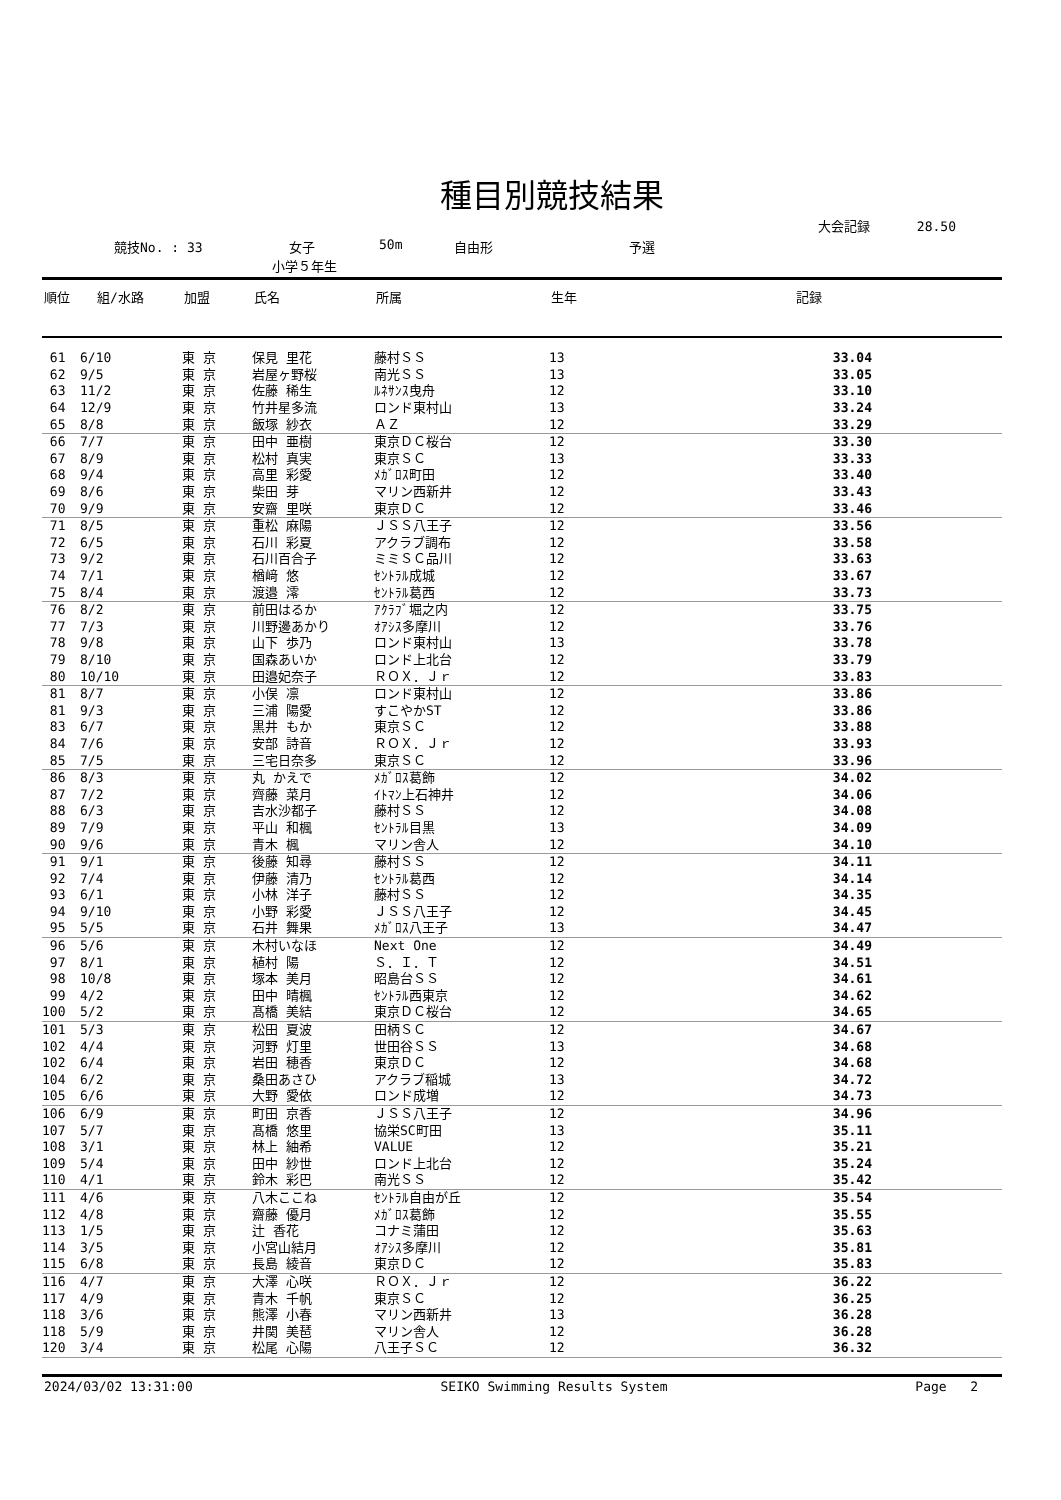種目別競技結果
大会記録 28.50
競技No. : 33 女子 50m 自由形 予選
小学５年生
| 順位 | 組/水路 | 加盟 | 氏名 | 所属 | 生年 | 記録 |
| --- | --- | --- | --- | --- | --- | --- |
| 61 | 6/10 | 東 京 | 保見 里花 | 藤村ＳＳ | 13 | 33.04 |
| 62 | 9/5 | 東 京 | 岩屋ヶ野桜 | 南光ＳＳ | 13 | 33.05 |
| 63 | 11/2 | 東 京 | 佐藤 稀生 | ﾙﾈｻﾝｽ曳舟 | 12 | 33.10 |
| 64 | 12/9 | 東 京 | 竹井星多流 | ロンド東村山 | 13 | 33.24 |
| 65 | 8/8 | 東 京 | 飯塚 紗衣 | ＡＺ | 12 | 33.29 |
| 66 | 7/7 | 東 京 | 田中 亜樹 | 東京ＤＣ桜台 | 12 | 33.30 |
| 67 | 8/9 | 東 京 | 松村 真実 | 東京ＳＣ | 13 | 33.33 |
| 68 | 9/4 | 東 京 | 高里 彩愛 | ﾒｶﾞﾛｽ町田 | 12 | 33.40 |
| 69 | 8/6 | 東 京 | 柴田 芽 | マリン西新井 | 12 | 33.43 |
| 70 | 9/9 | 東 京 | 安齋 里咲 | 東京ＤＣ | 12 | 33.46 |
| 71 | 8/5 | 東 京 | 重松 麻陽 | ＪＳＳ八王子 | 12 | 33.56 |
| 72 | 6/5 | 東 京 | 石川 彩夏 | アクラブ調布 | 12 | 33.58 |
| 73 | 9/2 | 東 京 | 石川百合子 | ミミＳＣ品川 | 12 | 33.63 |
| 74 | 7/1 | 東 京 | 楢﨑 悠 | ｾﾝﾄﾗﾙ成城 | 12 | 33.67 |
| 75 | 8/4 | 東 京 | 渡邉 澪 | ｾﾝﾄﾗﾙ葛西 | 12 | 33.73 |
| 76 | 8/2 | 東 京 | 前田はるか | ｱｸﾗﾌﾞ堀之内 | 12 | 33.75 |
| 77 | 7/3 | 東 京 | 川野邊あかり | ｵｱｼｽ多摩川 | 12 | 33.76 |
| 78 | 9/8 | 東 京 | 山下 歩乃 | ロンド東村山 | 13 | 33.78 |
| 79 | 8/10 | 東 京 | 国森あいか | ロンド上北台 | 12 | 33.79 |
| 80 | 10/10 | 東 京 | 田邉妃奈子 | ＲＯＸ．Ｊｒ | 12 | 33.83 |
| 81 | 8/7 | 東 京 | 小俣 凛 | ロンド東村山 | 12 | 33.86 |
| 81 | 9/3 | 東 京 | 三浦 陽愛 | すこやかST | 12 | 33.86 |
| 83 | 6/7 | 東 京 | 黒井 もか | 東京ＳＣ | 12 | 33.88 |
| 84 | 7/6 | 東 京 | 安部 詩音 | ＲＯＸ．Ｊｒ | 12 | 33.93 |
| 85 | 7/5 | 東 京 | 三宅日奈多 | 東京ＳＣ | 12 | 33.96 |
| 86 | 8/3 | 東 京 | 丸 かえで | ﾒｶﾞﾛｽ葛飾 | 12 | 34.02 |
| 87 | 7/2 | 東 京 | 齊藤 菜月 | ｲﾄﾏﾝ上石神井 | 12 | 34.06 |
| 88 | 6/3 | 東 京 | 吉水沙都子 | 藤村ＳＳ | 12 | 34.08 |
| 89 | 7/9 | 東 京 | 平山 和楓 | ｾﾝﾄﾗﾙ目黒 | 13 | 34.09 |
| 90 | 9/6 | 東 京 | 青木 楓 | マリン舎人 | 12 | 34.10 |
| 91 | 9/1 | 東 京 | 後藤 知尋 | 藤村ＳＳ | 12 | 34.11 |
| 92 | 7/4 | 東 京 | 伊藤 清乃 | ｾﾝﾄﾗﾙ葛西 | 12 | 34.14 |
| 93 | 6/1 | 東 京 | 小林 洋子 | 藤村ＳＳ | 12 | 34.35 |
| 94 | 9/10 | 東 京 | 小野 彩愛 | ＪＳＳ八王子 | 12 | 34.45 |
| 95 | 5/5 | 東 京 | 石井 舞果 | ﾒｶﾞﾛｽ八王子 | 13 | 34.47 |
| 96 | 5/6 | 東 京 | 木村いなほ | Next One | 12 | 34.49 |
| 97 | 8/1 | 東 京 | 植村 陽 | Ｓ．Ｉ．Ｔ | 12 | 34.51 |
| 98 | 10/8 | 東 京 | 塚本 美月 | 昭島台ＳＳ | 12 | 34.61 |
| 99 | 4/2 | 東 京 | 田中 晴楓 | ｾﾝﾄﾗﾙ西東京 | 12 | 34.62 |
| 100 | 5/2 | 東 京 | 髙橋 美結 | 東京ＤＣ桜台 | 12 | 34.65 |
| 101 | 5/3 | 東 京 | 松田 夏波 | 田柄ＳＣ | 12 | 34.67 |
| 102 | 4/4 | 東 京 | 河野 灯里 | 世田谷ＳＳ | 13 | 34.68 |
| 102 | 6/4 | 東 京 | 岩田 穂香 | 東京ＤＣ | 12 | 34.68 |
| 104 | 6/2 | 東 京 | 桑田あさひ | アクラブ稲城 | 13 | 34.72 |
| 105 | 6/6 | 東 京 | 大野 愛依 | ロンド成増 | 12 | 34.73 |
| 106 | 6/9 | 東 京 | 町田 京香 | ＪＳＳ八王子 | 12 | 34.96 |
| 107 | 5/7 | 東 京 | 髙橋 悠里 | 協栄SC町田 | 13 | 35.11 |
| 108 | 3/1 | 東 京 | 林上 紬希 | VALUE | 12 | 35.21 |
| 109 | 5/4 | 東 京 | 田中 紗世 | ロンド上北台 | 12 | 35.24 |
| 110 | 4/1 | 東 京 | 鈴木 彩巴 | 南光ＳＳ | 12 | 35.42 |
| 111 | 4/6 | 東 京 | 八木ここね | ｾﾝﾄﾗﾙ自由が丘 | 12 | 35.54 |
| 112 | 4/8 | 東 京 | 齋藤 優月 | ﾒｶﾞﾛｽ葛飾 | 12 | 35.55 |
| 113 | 1/5 | 東 京 | 辻 香花 | コナミ蒲田 | 12 | 35.63 |
| 114 | 3/5 | 東 京 | 小宮山結月 | ｵｱｼｽ多摩川 | 12 | 35.81 |
| 115 | 6/8 | 東 京 | 長島 綾音 | 東京ＤＣ | 12 | 35.83 |
| 116 | 4/7 | 東 京 | 大澤 心咲 | ＲＯＸ．Ｊｒ | 12 | 36.22 |
| 117 | 4/9 | 東 京 | 青木 千帆 | 東京ＳＣ | 12 | 36.25 |
| 118 | 3/6 | 東 京 | 熊澤 小春 | マリン西新井 | 13 | 36.28 |
| 118 | 5/9 | 東 京 | 井関 美琶 | マリン舎人 | 12 | 36.28 |
| 120 | 3/4 | 東 京 | 松尾 心陽 | 八王子ＳＣ | 12 | 36.32 |
2024/03/02 13:31:00 SEIKO Swimming Results System Page 2